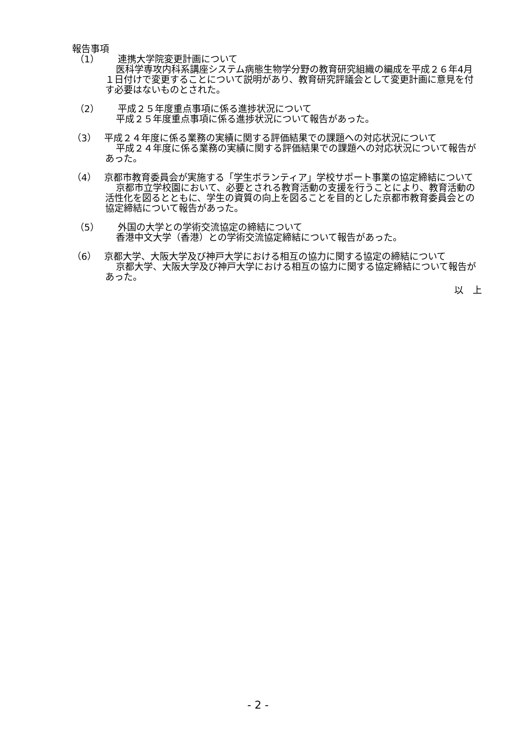報告事項
（1） 連携大学院変更計画について
医科学専攻内科系講座システム病態生物学分野の教育研究組織の編成を平成２６年4月１日付けで変更することについて説明があり、教育研究評議会として変更計画に意見を付す必要はないものとされた。
（2） 平成２５年度重点事項に係る進捗状況について
平成２５年度重点事項に係る進捗状況について報告があった。
（3）　 平成２４年度に係る業務の実績に関する評価結果での課題への対応状況について
平成２４年度に係る業務の実績に関する評価結果での課題への対応状況について報告があった。
（4）　 京都市教育委員会が実施する「学生ボランティア」学校サポート事業の協定締結について
京都市立学校園において、必要とされる教育活動の支援を行うことにより、教育活動の活性化を図るとともに、学生の資質の向上を図ることを目的とした京都市教育委員会との協定締結について報告があった。
（5） 外国の大学との学術交流協定の締結について
香港中文大学（香港）との学術交流協定締結について報告があった。
（6）　 京都大学、大阪大学及び神戸大学における相互の協力に関する協定の締結について
京都大学、大阪大学及び神戸大学における相互の協力に関する協定締結について報告があった。
以　上
- 2 -